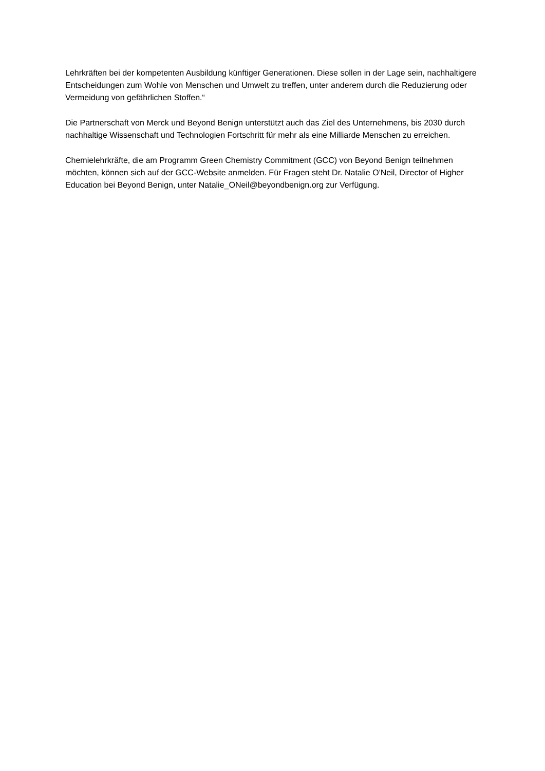Lehrkräften bei der kompetenten Ausbildung künftiger Generationen. Diese sollen in der Lage sein, nachhaltigere Entscheidungen zum Wohle von Menschen und Umwelt zu treffen, unter anderem durch die Reduzierung oder Vermeidung von gefährlichen Stoffen.“
Die Partnerschaft von Merck und Beyond Benign unterstützt auch das Ziel des Unternehmens, bis 2030 durch nachhaltige Wissenschaft und Technologien Fortschritt für mehr als eine Milliarde Menschen zu erreichen.
Chemielehrkräfte, die am Programm Green Chemistry Commitment (GCC) von Beyond Benign teilnehmen möchten, können sich auf der GCC-Website anmelden. Für Fragen steht Dr. Natalie O'Neil, Director of Higher Education bei Beyond Benign, unter Natalie_ONeil@beyondbenign.org zur Verfügung.